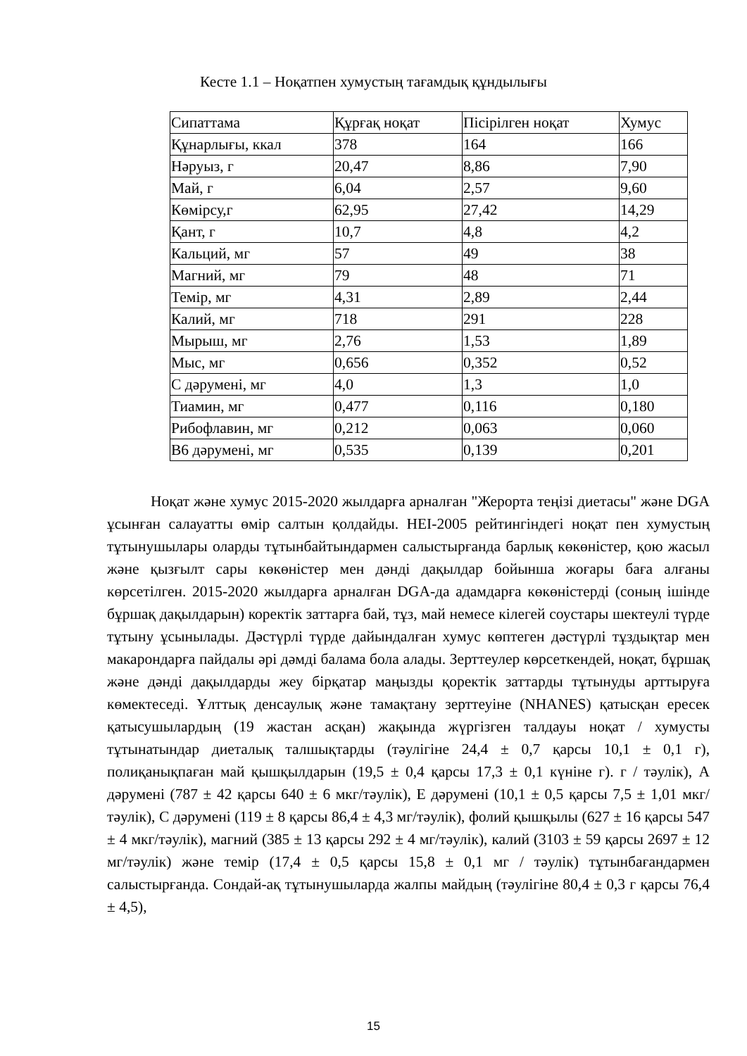Кесте 1.1 – Ноқатпен хумустың тағамдық құндылығы
| Сипаттама | Құрғақ ноқат | Пісірілген ноқат | Хумус |
| --- | --- | --- | --- |
| Құнарлығы, ккал | 378 | 164 | 166 |
| Нәруыз, г | 20,47 | 8,86 | 7,90 |
| Май, г | 6,04 | 2,57 | 9,60 |
| Көмірсу,г | 62,95 | 27,42 | 14,29 |
| Қант, г | 10,7 | 4,8 | 4,2 |
| Кальций, мг | 57 | 49 | 38 |
| Магний, мг | 79 | 48 | 71 |
| Темір, мг | 4,31 | 2,89 | 2,44 |
| Калий, мг | 718 | 291 | 228 |
| Мырыш, мг | 2,76 | 1,53 | 1,89 |
| Мыс, мг | 0,656 | 0,352 | 0,52 |
| С дәрумені, мг | 4,0 | 1,3 | 1,0 |
| Тиамин, мг | 0,477 | 0,116 | 0,180 |
| Рибофлавин, мг | 0,212 | 0,063 | 0,060 |
| B6 дәрумені, мг | 0,535 | 0,139 | 0,201 |
Ноқат және хумус 2015-2020 жылдарға арналған "Жерорта теңізі диетасы" және DGA ұсынған салауатты өмір салтын қолдайды. HEI-2005 рейтингіндегі ноқат пен хумустың тұтынушылары оларды тұтынбайтындармен салыстырғанда барлық көкөністер, қою жасыл және қызғылт сары көкөністер мен дәнді дақылдар бойынша жоғары баға алғаны көрсетілген. 2015-2020 жылдарға арналған DGA-да адамдарға көкөністерді (соның ішінде бұршақ дақылдарын) коректік заттарға бай, тұз, май немесе кілегей соустары шектеулі түрде тұтыну ұсынылады. Дәстүрлі түрде дайындалған хумус көптеген дәстүрлі тұздықтар мен макарондарға пайдалы әрі дәмді балама бола алады. Зерттеулер көрсеткендей, ноқат, бұршақ және дәнді дақылдарды жеу бірқатар маңызды қоректік заттарды тұтынуды арттыруға көмектеседі. Ұлттық денсаулық және тамақтану зерттеуіне (NHANES) қатысқан ересек қатысушылардың (19 жастан асқан) жақында жүргізген талдауы ноқат / хумусты тұтынатындар диеталық талшықтарды (тәулігіне 24,4 ± 0,7 қарсы 10,1 ± 0,1 г), полиқанықпаған май қышқылдарын (19,5 ± 0,4 қарсы 17,3 ± 0,1 күніне г). г / тәулік), А дәрумені (787 ± 42 қарсы 640 ± 6 мкг/тәулік), Е дәрумені (10,1 ± 0,5 қарсы 7,5 ± 1,01 мкг/тәулік), С дәрумені (119 ± 8 қарсы 86,4 ± 4,3 мг/тәулік), фолий қышқылы (627 ± 16 қарсы 547 ± 4 мкг/тәулік), магний (385 ± 13 қарсы 292 ± 4 мг/тәулік), калий (3103 ± 59 қарсы 2697 ± 12 мг/тәулік) және темір (17,4 ± 0,5 қарсы 15,8 ± 0,1 мг / тәулік) тұтынбағандармен салыстырғанда. Сондай-ақ тұтынушыларда жалпы майдың (тәулігіне 80,4 ± 0,3 г қарсы 76,4 ± 4,5),
15